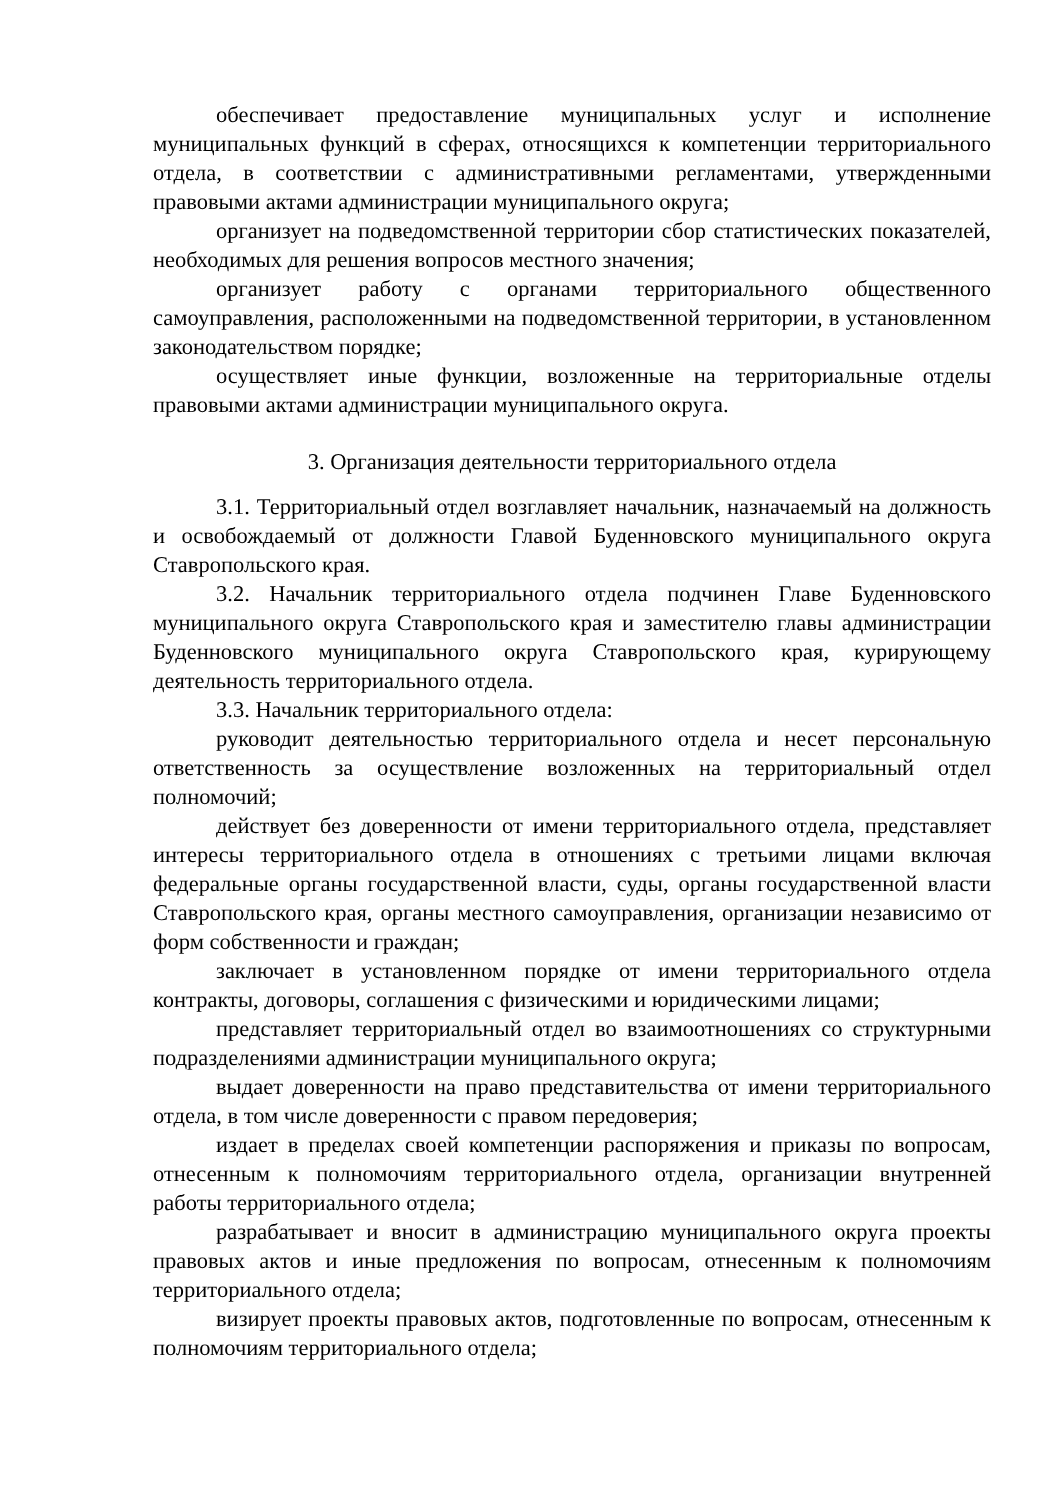обеспечивает предоставление муниципальных услуг и исполнение муниципальных функций в сферах, относящихся к компетенции территориального отдела, в соответствии с административными регламентами, утвержденными правовыми актами администрации муниципального округа;
организует на подведомственной территории сбор статистических показателей, необходимых для решения вопросов местного значения;
организует работу с органами территориального общественного самоуправления, расположенными на подведомственной территории, в установленном законодательством порядке;
осуществляет иные функции, возложенные на территориальные отделы правовыми актами администрации муниципального округа.
3. Организация деятельности территориального отдела
3.1. Территориальный отдел возглавляет начальник, назначаемый на должность и освобождаемый от должности Главой Буденновского муниципального округа Ставропольского края.
3.2. Начальник территориального отдела подчинен Главе Буденновского муниципального округа Ставропольского края и заместителю главы администрации Буденновского муниципального округа Ставропольского края, курирующему деятельность территориального отдела.
3.3. Начальник территориального отдела:
руководит деятельностью территориального отдела и несет персональную ответственность за осуществление возложенных на территориальный отдел полномочий;
действует без доверенности от имени территориального отдела, представляет интересы территориального отдела в отношениях с третьими лицами включая федеральные органы государственной власти, суды, органы государственной власти Ставропольского края, органы местного самоуправления, организации независимо от форм собственности и граждан;
заключает в установленном порядке от имени территориального отдела контракты, договоры, соглашения с физическими и юридическими лицами;
представляет территориальный отдел во взаимоотношениях со структурными подразделениями администрации муниципального округа;
выдает доверенности на право представительства от имени территориального отдела, в том числе доверенности с правом передоверия;
издает в пределах своей компетенции распоряжения и приказы по вопросам, отнесенным к полномочиям территориального отдела, организации внутренней работы территориального отдела;
разрабатывает и вносит в администрацию муниципального округа проекты правовых актов и иные предложения по вопросам, отнесенным к полномочиям территориального отдела;
визирует проекты правовых актов, подготовленные по вопросам, отнесенным к полномочиям территориального отдела;